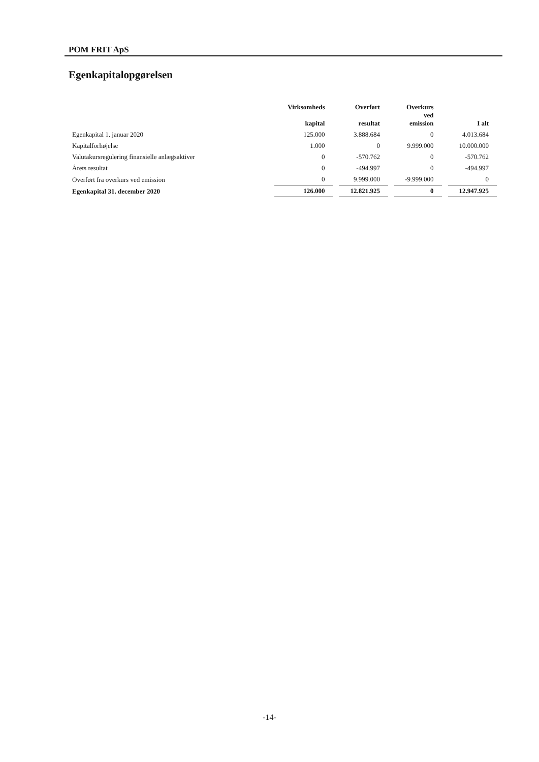POM FRIT ApS
Egenkapitalopgørelsen
| | Virksomheds kapital | Overført resultat | Overkurs ved emission | I alt |
| --- | --- | --- | --- | --- |
| Egenkapital 1. januar 2020 | 125.000 | 3.888.684 | 0 | 4.013.684 |
| Kapitalforhøjelse | 1.000 | 0 | 9.999.000 | 10.000.000 |
| Valutakursregulering finansielle anlægsaktiver | 0 | -570.762 | 0 | -570.762 |
| Årets resultat | 0 | -494.997 | 0 | -494.997 |
| Overført fra overkurs ved emission | 0 | 9.999.000 | -9.999.000 | 0 |
| Egenkapital 31. december 2020 | 126.000 | 12.821.925 | 0 | 12.947.925 |
-14-